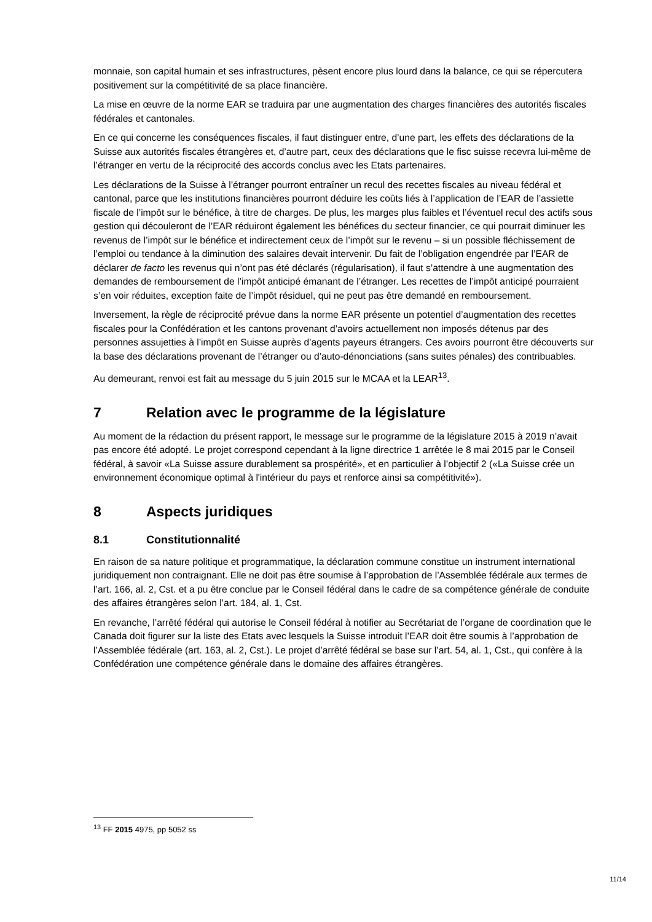monnaie, son capital humain et ses infrastructures, pèsent encore plus lourd dans la balance, ce qui se répercutera positivement sur la compétitivité de sa place financière.
La mise en œuvre de la norme EAR se traduira par une augmentation des charges financières des autorités fiscales fédérales et cantonales.
En ce qui concerne les conséquences fiscales, il faut distinguer entre, d’une part, les effets des déclarations de la Suisse aux autorités fiscales étrangères et, d’autre part, ceux des déclarations que le fisc suisse recevra lui-même de l’étranger en vertu de la réciprocité des accords conclus avec les Etats partenaires.
Les déclarations de la Suisse à l’étranger pourront entraîner un recul des recettes fiscales au niveau fédéral et cantonal, parce que les institutions financières pourront déduire les coûts liés à l’application de l’EAR de l’assiette fiscale de l’impôt sur le bénéfice, à titre de charges. De plus, les marges plus faibles et l’éventuel recul des actifs sous gestion qui découleront de l’EAR réduiront également les bénéfices du secteur financier, ce qui pourrait diminuer les revenus de l’impôt sur le bénéfice et indirectement ceux de l’impôt sur le revenu – si un possible fléchissement de l’emploi ou tendance à la diminution des salaires devait intervenir. Du fait de l’obligation engendrée par l’EAR de déclarer de facto les revenus qui n’ont pas été déclarés (régularisation), il faut s’attendre à une augmentation des demandes de remboursement de l’impôt anticipé émanant de l’étranger. Les recettes de l’impôt anticipé pourraient s’en voir réduites, exception faite de l’impôt résiduel, qui ne peut pas être demandé en remboursement.
Inversement, la règle de réciprocité prévue dans la norme EAR présente un potentiel d’augmentation des recettes fiscales pour la Confédération et les cantons provenant d’avoirs actuellement non imposés détenus par des personnes assujetties à l’impôt en Suisse auprès d’agents payeurs étrangers. Ces avoirs pourront être découverts sur la base des déclarations provenant de l’étranger ou d’auto-dénonciations (sans suites pénales) des contribuables.
Au demeurant, renvoi est fait au message du 5 juin 2015 sur le MCAA et la LEAR<sup>13</sup>.
7 Relation avec le programme de la législature
Au moment de la rédaction du présent rapport, le message sur le programme de la législature 2015 à 2019 n’avait pas encore été adopté. Le projet correspond cependant à la ligne directrice 1 arrêtée le 8 mai 2015 par le Conseil fédéral, à savoir «La Suisse assure durablement sa prospérité», et en particulier à l’objectif 2 («La Suisse crée un environnement économique optimal à l'intérieur du pays et renforce ainsi sa compétitivité»).
8 Aspects juridiques
8.1 Constitutionnalité
En raison de sa nature politique et programmatique, la déclaration commune constitue un instrument international juridiquement non contraignant. Elle ne doit pas être soumise à l’approbation de l’Assemblée fédérale aux termes de l’art. 166, al. 2, Cst. et a pu être conclue par le Conseil fédéral dans le cadre de sa compétence générale de conduite des affaires étrangères selon l’art. 184, al. 1, Cst.
En revanche, l’arrêté fédéral qui autorise le Conseil fédéral à notifier au Secrétariat de l’organe de coordination que le Canada doit figurer sur la liste des Etats avec lesquels la Suisse introduit l’EAR doit être soumis à l’approbation de l’Assemblée fédérale (art. 163, al. 2, Cst.). Le projet d’arrêté fédéral se base sur l’art. 54, al. 1, Cst., qui confère à la Confédération une compétence générale dans le domaine des affaires étrangères.
<sup>13</sup> FF 2015 4975, pp 5052 ss
11/14